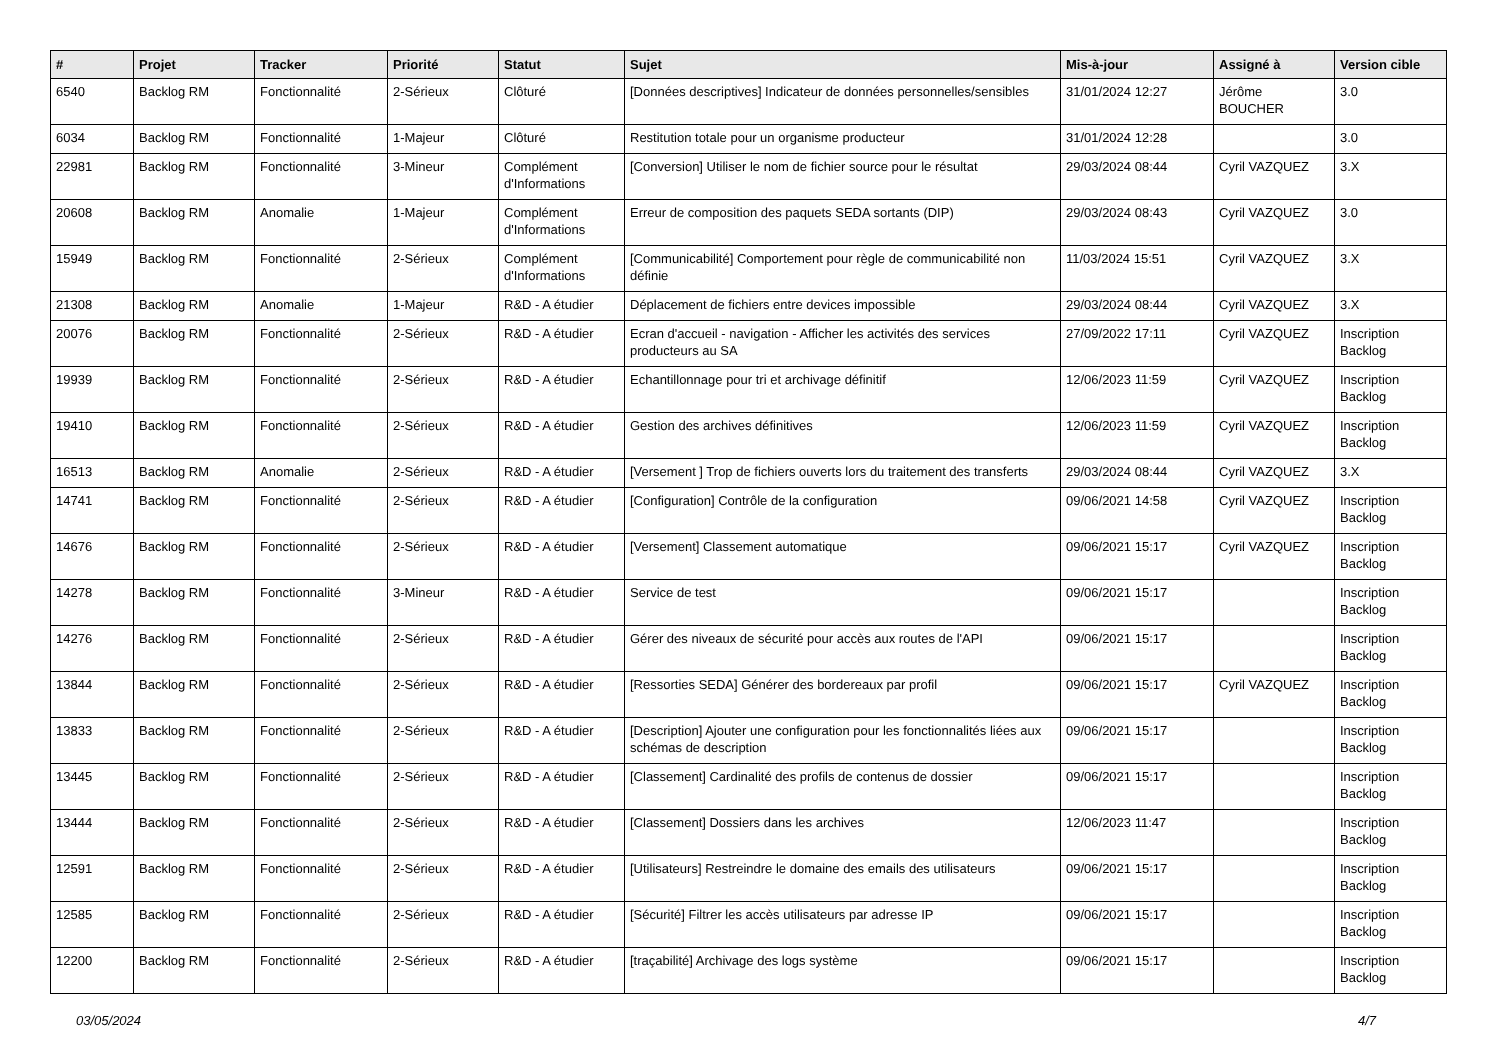| # | Projet | Tracker | Priorité | Statut | Sujet | Mis-à-jour | Assigné à | Version cible |
| --- | --- | --- | --- | --- | --- | --- | --- | --- |
| 6540 | Backlog RM | Fonctionnalité | 2-Sérieux | Clôturé | [Données descriptives] Indicateur de données personnelles/sensibles | 31/01/2024 12:27 | Jérôme BOUCHER | 3.0 |
| 6034 | Backlog RM | Fonctionnalité | 1-Majeur | Clôturé | Restitution totale pour un organisme producteur | 31/01/2024 12:28 | | 3.0 |
| 22981 | Backlog RM | Fonctionnalité | 3-Mineur | Complément d'Informations | [Conversion] Utiliser le nom de fichier source pour le résultat | 29/03/2024 08:44 | Cyril VAZQUEZ | 3.X |
| 20608 | Backlog RM | Anomalie | 1-Majeur | Complément d'Informations | Erreur de composition des paquets SEDA sortants (DIP) | 29/03/2024 08:43 | Cyril VAZQUEZ | 3.0 |
| 15949 | Backlog RM | Fonctionnalité | 2-Sérieux | Complément d'Informations | [Communicabilité] Comportement pour règle de communicabilité non définie | 11/03/2024 15:51 | Cyril VAZQUEZ | 3.X |
| 21308 | Backlog RM | Anomalie | 1-Majeur | R&D - A étudier | Déplacement de fichiers entre devices impossible | 29/03/2024 08:44 | Cyril VAZQUEZ | 3.X |
| 20076 | Backlog RM | Fonctionnalité | 2-Sérieux | R&D - A étudier | Ecran d'accueil - navigation - Afficher les activités des services producteurs au SA | 27/09/2022 17:11 | Cyril VAZQUEZ | Inscription Backlog |
| 19939 | Backlog RM | Fonctionnalité | 2-Sérieux | R&D - A étudier | Echantillonnage pour tri et archivage définitif | 12/06/2023 11:59 | Cyril VAZQUEZ | Inscription Backlog |
| 19410 | Backlog RM | Fonctionnalité | 2-Sérieux | R&D - A étudier | Gestion des archives définitives | 12/06/2023 11:59 | Cyril VAZQUEZ | Inscription Backlog |
| 16513 | Backlog RM | Anomalie | 2-Sérieux | R&D - A étudier | [Versement ] Trop de fichiers ouverts lors du traitement des transferts | 29/03/2024 08:44 | Cyril VAZQUEZ | 3.X |
| 14741 | Backlog RM | Fonctionnalité | 2-Sérieux | R&D - A étudier | [Configuration] Contrôle de la configuration | 09/06/2021 14:58 | Cyril VAZQUEZ | Inscription Backlog |
| 14676 | Backlog RM | Fonctionnalité | 2-Sérieux | R&D - A étudier | [Versement] Classement automatique | 09/06/2021 15:17 | Cyril VAZQUEZ | Inscription Backlog |
| 14278 | Backlog RM | Fonctionnalité | 3-Mineur | R&D - A étudier | Service de test | 09/06/2021 15:17 | | Inscription Backlog |
| 14276 | Backlog RM | Fonctionnalité | 2-Sérieux | R&D - A étudier | Gérer des niveaux de sécurité pour accès aux routes de l'API | 09/06/2021 15:17 | | Inscription Backlog |
| 13844 | Backlog RM | Fonctionnalité | 2-Sérieux | R&D - A étudier | [Ressorties SEDA] Générer des bordereaux par profil | 09/06/2021 15:17 | Cyril VAZQUEZ | Inscription Backlog |
| 13833 | Backlog RM | Fonctionnalité | 2-Sérieux | R&D - A étudier | [Description] Ajouter une configuration pour les fonctionnalités liées aux schémas de description | 09/06/2021 15:17 | | Inscription Backlog |
| 13445 | Backlog RM | Fonctionnalité | 2-Sérieux | R&D - A étudier | [Classement] Cardinalité des profils de contenus de dossier | 09/06/2021 15:17 | | Inscription Backlog |
| 13444 | Backlog RM | Fonctionnalité | 2-Sérieux | R&D - A étudier | [Classement] Dossiers dans les archives | 12/06/2023 11:47 | | Inscription Backlog |
| 12591 | Backlog RM | Fonctionnalité | 2-Sérieux | R&D - A étudier | [Utilisateurs] Restreindre le domaine des emails des utilisateurs | 09/06/2021 15:17 | | Inscription Backlog |
| 12585 | Backlog RM | Fonctionnalité | 2-Sérieux | R&D - A étudier | [Sécurité] Filtrer les accès utilisateurs par adresse IP | 09/06/2021 15:17 | | Inscription Backlog |
| 12200 | Backlog RM | Fonctionnalité | 2-Sérieux | R&D - A étudier | [traçabilité] Archivage des logs système | 09/06/2021 15:17 | | Inscription Backlog |
03/05/2024 4/7